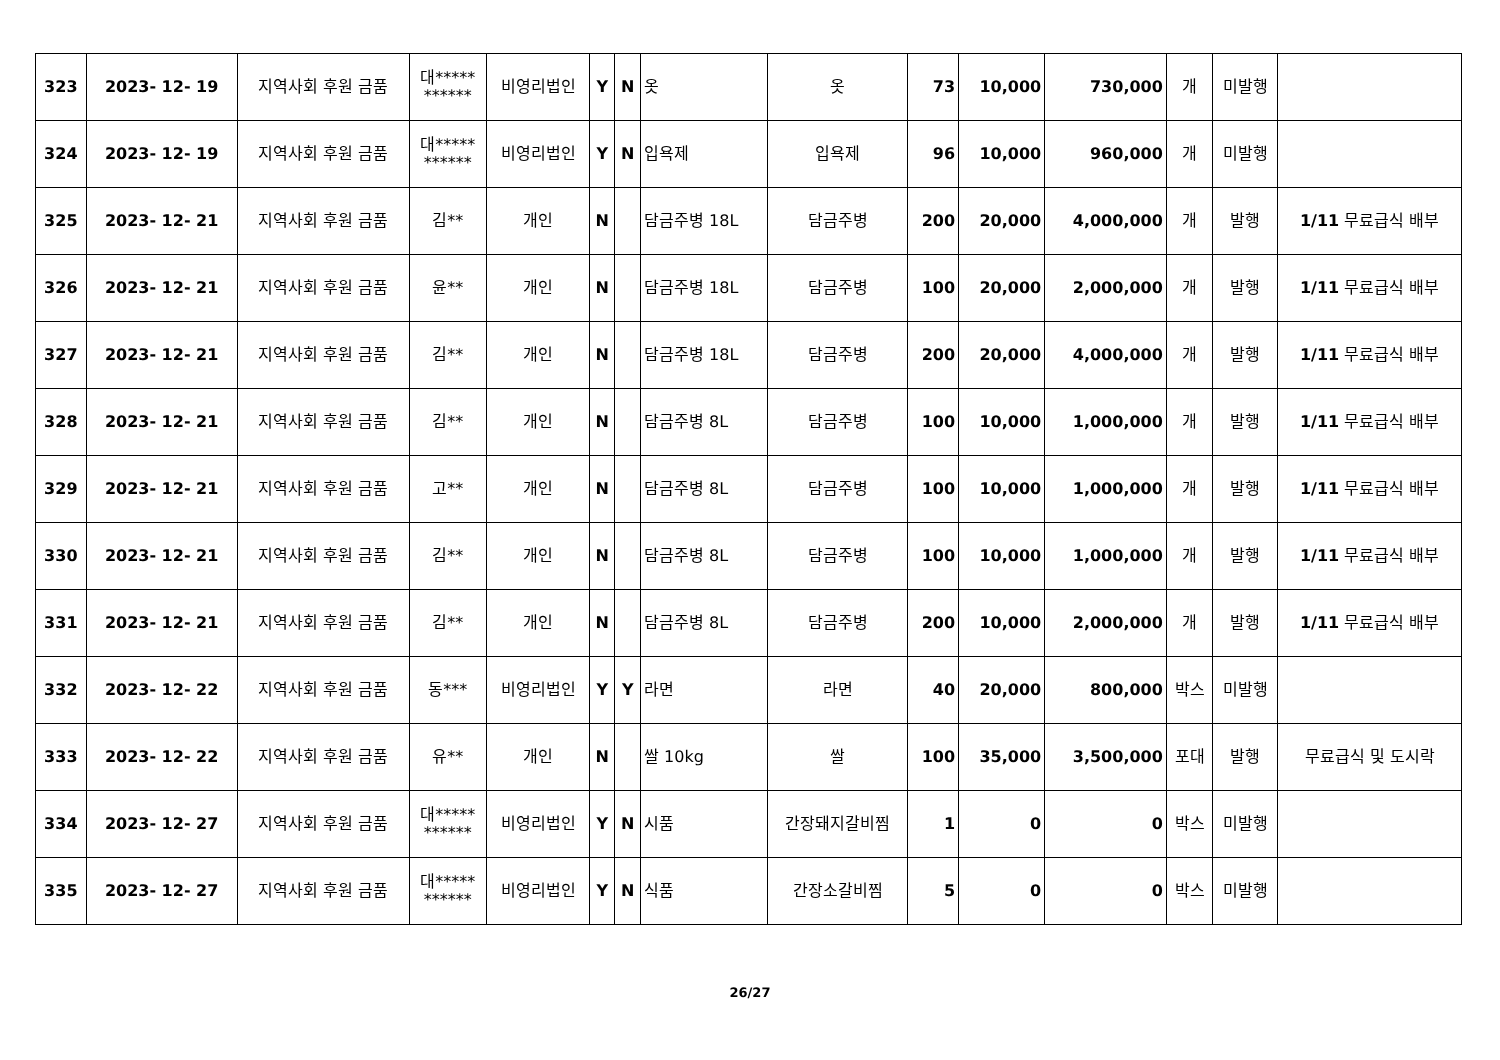| 323 | 2023- 12- 19 | 지역사회 후원 금품 | 대***** ****** | 비영리법인 | Y | N | 옷 | 옷 | 73 | 10,000 | 730,000 | 개 | 미발행 | |
| 324 | 2023- 12- 19 | 지역사회 후원 금품 | 대***** ****** | 비영리법인 | Y | N | 입욕제 | 입욕제 | 96 | 10,000 | 960,000 | 개 | 미발행 | |
| 325 | 2023- 12- 21 | 지역사회 후원 금품 | 김** | 개인 | N | | 담금주병 18L | 담금주병 | 200 | 20,000 | 4,000,000 | 개 | 발행 | 1/11 무료급식 배부 |
| 326 | 2023- 12- 21 | 지역사회 후원 금품 | 윤** | 개인 | N | | 담금주병 18L | 담금주병 | 100 | 20,000 | 2,000,000 | 개 | 발행 | 1/11 무료급식 배부 |
| 327 | 2023- 12- 21 | 지역사회 후원 금품 | 김** | 개인 | N | | 담금주병 18L | 담금주병 | 200 | 20,000 | 4,000,000 | 개 | 발행 | 1/11 무료급식 배부 |
| 328 | 2023- 12- 21 | 지역사회 후원 금품 | 김** | 개인 | N | | 담금주병 8L | 담금주병 | 100 | 10,000 | 1,000,000 | 개 | 발행 | 1/11 무료급식 배부 |
| 329 | 2023- 12- 21 | 지역사회 후원 금품 | 고** | 개인 | N | | 담금주병 8L | 담금주병 | 100 | 10,000 | 1,000,000 | 개 | 발행 | 1/11 무료급식 배부 |
| 330 | 2023- 12- 21 | 지역사회 후원 금품 | 김** | 개인 | N | | 담금주병 8L | 담금주병 | 100 | 10,000 | 1,000,000 | 개 | 발행 | 1/11 무료급식 배부 |
| 331 | 2023- 12- 21 | 지역사회 후원 금품 | 김** | 개인 | N | | 담금주병 8L | 담금주병 | 200 | 10,000 | 2,000,000 | 개 | 발행 | 1/11 무료급식 배부 |
| 332 | 2023- 12- 22 | 지역사회 후원 금품 | 동*** | 비영리법인 | Y | Y | 라면 | 라면 | 40 | 20,000 | 800,000 | 박스 | 미발행 | |
| 333 | 2023- 12- 22 | 지역사회 후원 금품 | 유** | 개인 | N | | 쌀 10kg | 쌀 | 100 | 35,000 | 3,500,000 | 포대 | 발행 | 무료급식 및 도시락 |
| 334 | 2023- 12- 27 | 지역사회 후원 금품 | 대***** ****** | 비영리법인 | Y | N | 시품 | 간장돼지갈비찜 | 1 | 0 | 0 | 박스 | 미발행 | |
| 335 | 2023- 12- 27 | 지역사회 후원 금품 | 대***** ****** | 비영리법인 | Y | N | 식품 | 간장소갈비찜 | 5 | 0 | 0 | 박스 | 미발행 | |
26/27